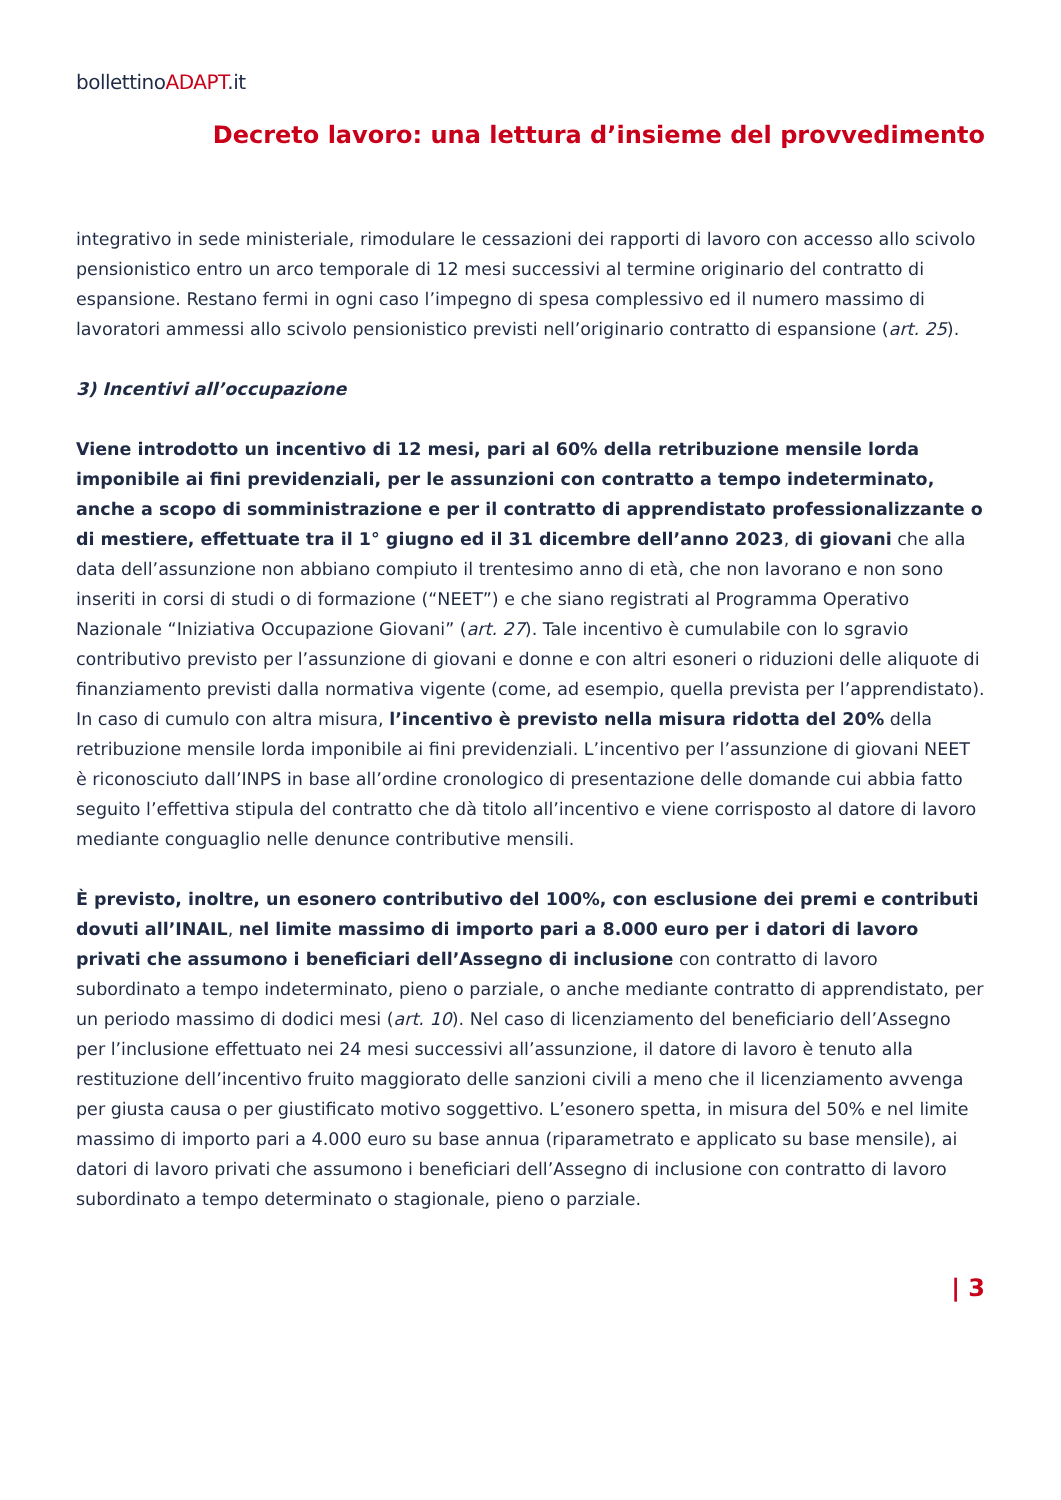bollettinoADAPT.it
Decreto lavoro: una lettura d’insieme del provvedimento
integrativo in sede ministeriale, rimodulare le cessazioni dei rapporti di lavoro con accesso allo scivolo pensionistico entro un arco temporale di 12 mesi successivi al termine originario del contratto di espansione. Restano fermi in ogni caso l’impegno di spesa complessivo ed il numero massimo di lavoratori ammessi allo scivolo pensionistico previsti nell’originario contratto di espansione (art. 25).
3) Incentivi all’occupazione
Viene introdotto un incentivo di 12 mesi, pari al 60% della retribuzione mensile lorda imponibile ai fini previdenziali, per le assunzioni con contratto a tempo indeterminato, anche a scopo di somministrazione e per il contratto di apprendistato professionalizzante o di mestiere, effettuate tra il 1° giugno ed il 31 dicembre dell’anno 2023, di giovani che alla data dell’assunzione non abbiano compiuto il trentesimo anno di età, che non lavorano e non sono inseriti in corsi di studi o di formazione (“NEET”) e che siano registrati al Programma Operativo Nazionale “Iniziativa Occupazione Giovani” (art. 27). Tale incentivo è cumulabile con lo sgravio contributivo previsto per l’assunzione di giovani e donne e con altri esoneri o riduzioni delle aliquote di finanziamento previsti dalla normativa vigente (come, ad esempio, quella prevista per l’apprendistato). In caso di cumulo con altra misura, l’incentivo è previsto nella misura ridotta del 20% della retribuzione mensile lorda imponibile ai fini previdenziali. L’incentivo per l’assunzione di giovani NEET è riconosciuto dall’INPS in base all’ordine cronologico di presentazione delle domande cui abbia fatto seguito l’effettiva stipula del contratto che dà titolo all’incentivo e viene corrisposto al datore di lavoro mediante conguaglio nelle denunce contributive mensili.
È previsto, inoltre, un esonero contributivo del 100%, con esclusione dei premi e contributi dovuti all’INAIL, nel limite massimo di importo pari a 8.000 euro per i datori di lavoro privati che assumono i beneficiari dell’Assegno di inclusione con contratto di lavoro subordinato a tempo indeterminato, pieno o parziale, o anche mediante contratto di apprendistato, per un periodo massimo di dodici mesi (art. 10). Nel caso di licenziamento del beneficiario dell’Assegno per l’inclusione effettuato nei 24 mesi successivi all’assunzione, il datore di lavoro è tenuto alla restituzione dell’incentivo fruito maggiorato delle sanzioni civili a meno che il licenziamento avvenga per giusta causa o per giustificato motivo soggettivo. L’esonero spetta, in misura del 50% e nel limite massimo di importo pari a 4.000 euro su base annua (riparametrato e applicato su base mensile), ai datori di lavoro privati che assumono i beneficiari dell’Assegno di inclusione con contratto di lavoro subordinato a tempo determinato o stagionale, pieno o parziale.
| 3